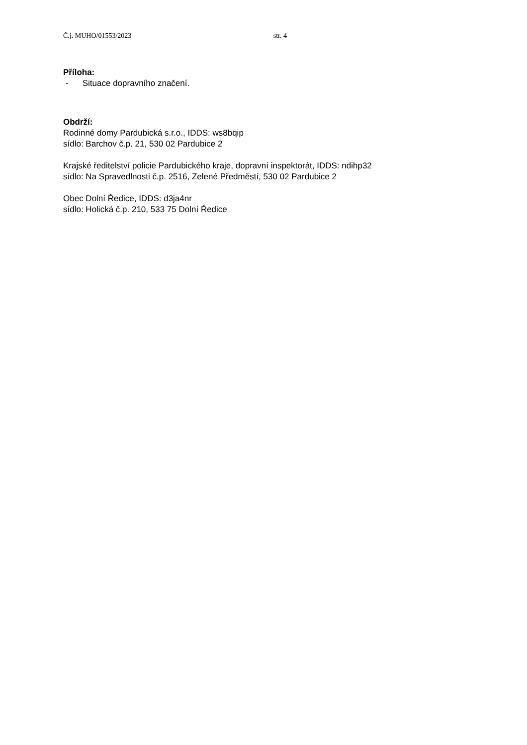Č.j. MUHO/01553/2023 str. 4
Příloha:
- Situace dopravního značení.
Obdrží:
Rodinné domy Pardubická s.r.o., IDDS: ws8bqip
sídlo: Barchov č.p. 21, 530 02 Pardubice 2
Krajské ředitelství policie Pardubického kraje, dopravní inspektorát, IDDS: ndihp32
sídlo: Na Spravedlnosti č.p. 2516, Zelené Předměstí, 530 02 Pardubice 2
Obec Dolní Ředice, IDDS: d3ja4nr
sídlo: Holická č.p. 210, 533 75 Dolní Ředice